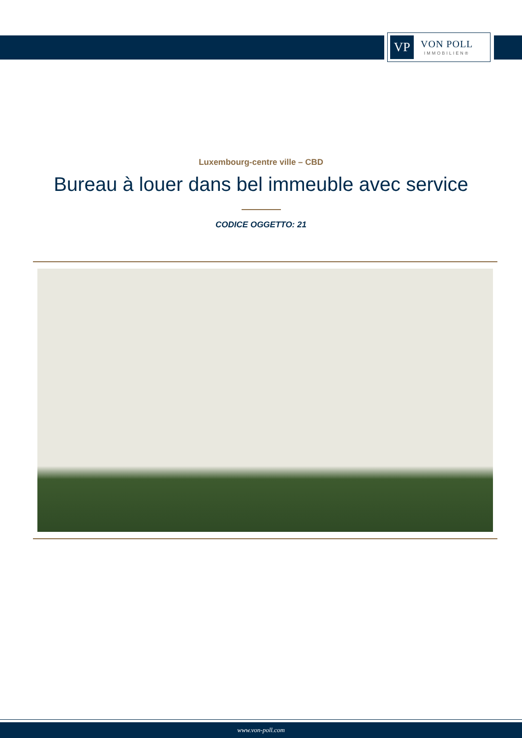VP
VON POLL
IMMOBILIEN®
Luxembourg-centre ville – CBD
Bureau à louer dans bel immeuble avec service
CODICE OGGETTO: 21
www.von-poll.com